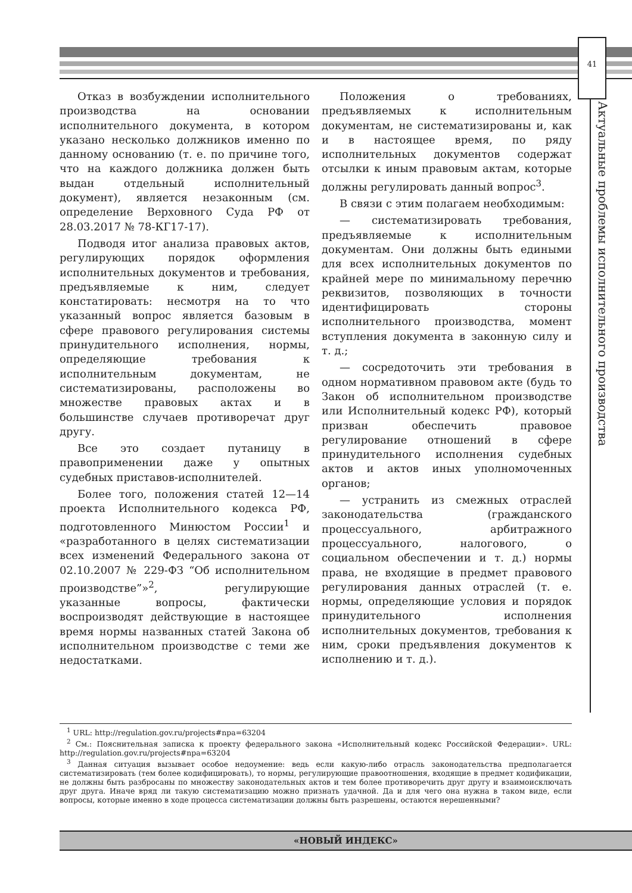41
Актуальные проблемы исполнительного производства
Отказ в возбуждении исполнительного производства на основании исполнительного документа, в котором указано несколько должников именно по данному основанию (т. е. по причине того, что на каждого должника должен быть выдан отдельный исполнительный документ), является незаконным (см. определение Верховного Суда РФ от 28.03.2017 № 78-КГ17-17).
Подводя итог анализа правовых актов, регулирующих порядок оформления исполнительных документов и требования, предъявляемые к ним, следует констатировать: несмотря на то что указанный вопрос является базовым в сфере правового регулирования системы принудительного исполнения, нормы, определяющие требования к исполнительным документам, не систематизированы, расположены во множестве правовых актах и в большинстве случаев противоречат друг другу.
Все это создает путаницу в правоприменении даже у опытных судебных приставов-исполнителей.
Более того, положения статей 12—14 проекта Исполнительного кодекса РФ, подготовленного Минюстом России<sup>1</sup> и «разработанного в целях систематизации всех изменений Федерального закона от 02.10.2007 № 229-ФЗ “Об исполнительном производстве”»<sup>2</sup>, регулирующие указанные вопросы, фактически воспроизводят действующие в настоящее время нормы названных статей Закона об исполнительном производстве с теми же недостатками.
Положения о требованиях, предъявляемых к исполнительным документам, не систематизированы и, как и в настоящее время, по ряду исполнительных документов содержат отсылки к иным правовым актам, которые должны регулировать данный вопрос<sup>3</sup>.
В связи с этим полагаем необходимым:
— систематизировать требования, предъявляемые к исполнительным документам. Они должны быть едиными для всех исполнительных документов по крайней мере по минимальному перечню реквизитов, позволяющих в точности идентифицировать стороны исполнительного производства, момент вступления документа в законную силу и т. д.;
— сосредоточить эти требования в одном нормативном правовом акте (будь то Закон об исполнительном производстве или Исполнительный кодекс РФ), который призван обеспечить правовое регулирование отношений в сфере принудительного исполнения судебных актов и актов иных уполномоченных органов;
— устранить из смежных отраслей законодательства (гражданского процессуального, арбитражного процессуального, налогового, о социальном обеспечении и т. д.) нормы права, не входящие в предмет правового регулирования данных отраслей (т. е. нормы, определяющие условия и порядок принудительного исполнения исполнительных документов, требования к ним, сроки предъявления документов к исполнению и т. д.).
<sup>1</sup> URL: http://regulation.gov.ru/projects#npa=63204
<sup>2</sup> См.: Пояснительная записка к проекту федерального закона «Исполнительный кодекс Российской Федерации». URL: http://regulation.gov.ru/projects#npa=63204
<sup>3</sup> Данная ситуация вызывает особое недоумение: ведь если какую-либо отрасль законодательства предполагается систематизировать (тем более кодифицировать), то нормы, регулирующие правоотношения, входящие в предмет кодификации, не должны быть разбросаны по множеству законодательных актов и тем более противоречить друг другу и взаимоисключать друг друга. Иначе вряд ли такую систематизацию можно признать удачной. Да и для чего она нужна в таком виде, если вопросы, которые именно в ходе процесса систематизации должны быть разрешены, остаются нерешенными?
«НОВЫЙ ИНДЕКС»